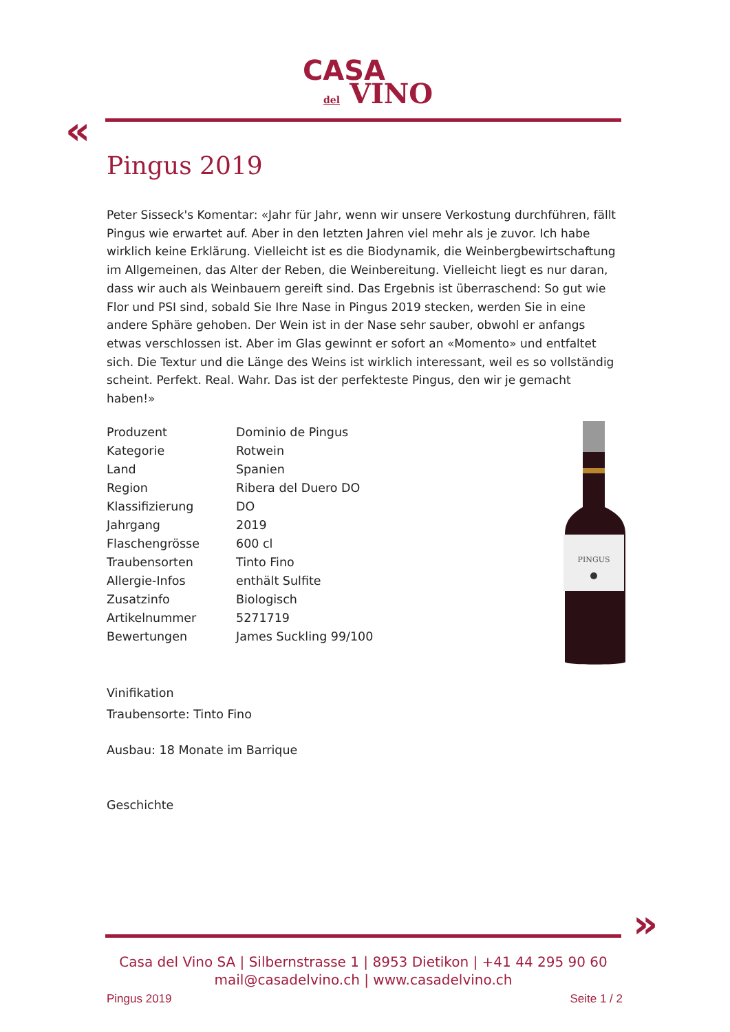CASA
del VINO
«
Pingus 2019
Peter Sisseck's Komentar: «Jahr für Jahr, wenn wir unsere Verkostung durchführen, fällt Pingus wie erwartet auf. Aber in den letzten Jahren viel mehr als je zuvor. Ich habe wirklich keine Erklärung. Vielleicht ist es die Biodynamik, die Weinbergbewirtschaftung im Allgemeinen, das Alter der Reben, die Weinbereitung. Vielleicht liegt es nur daran, dass wir auch als Weinbauern gereift sind. Das Ergebnis ist überraschend: So gut wie Flor und PSI sind, sobald Sie Ihre Nase in Pingus 2019 stecken, werden Sie in eine andere Sphäre gehoben. Der Wein ist in der Nase sehr sauber, obwohl er anfangs etwas verschlossen ist. Aber im Glas gewinnt er sofort an «Momento» und entfaltet sich. Die Textur und die Länge des Weins ist wirklich interessant, weil es so vollständig scheint. Perfekt. Real. Wahr. Das ist der perfekteste Pingus, den wir je gemacht haben!»
| Produzent | Dominio de Pingus |
| Kategorie | Rotwein |
| Land | Spanien |
| Region | Ribera del Duero DO |
| Klassifizierung | DO |
| Jahrgang | 2019 |
| Flaschengrösse | 600 cl |
| Traubensorten | Tinto Fino |
| Allergie-Infos | enthält Sulfite |
| Zusatzinfo | Biologisch |
| Artikelnummer | 5271719 |
| Bewertungen | James Suckling 99/100 |
Vinifikation
Traubensorte: Tinto Fino
Ausbau: 18 Monate im Barrique
Geschichte
PINGUS
»
Casa del Vino SA | Silbernstrasse 1 | 8953 Dietikon | +41 44 295 90 60
mail@casadelvino.ch | www.casadelvino.ch
Pingus 2019 Seite 1 / 2